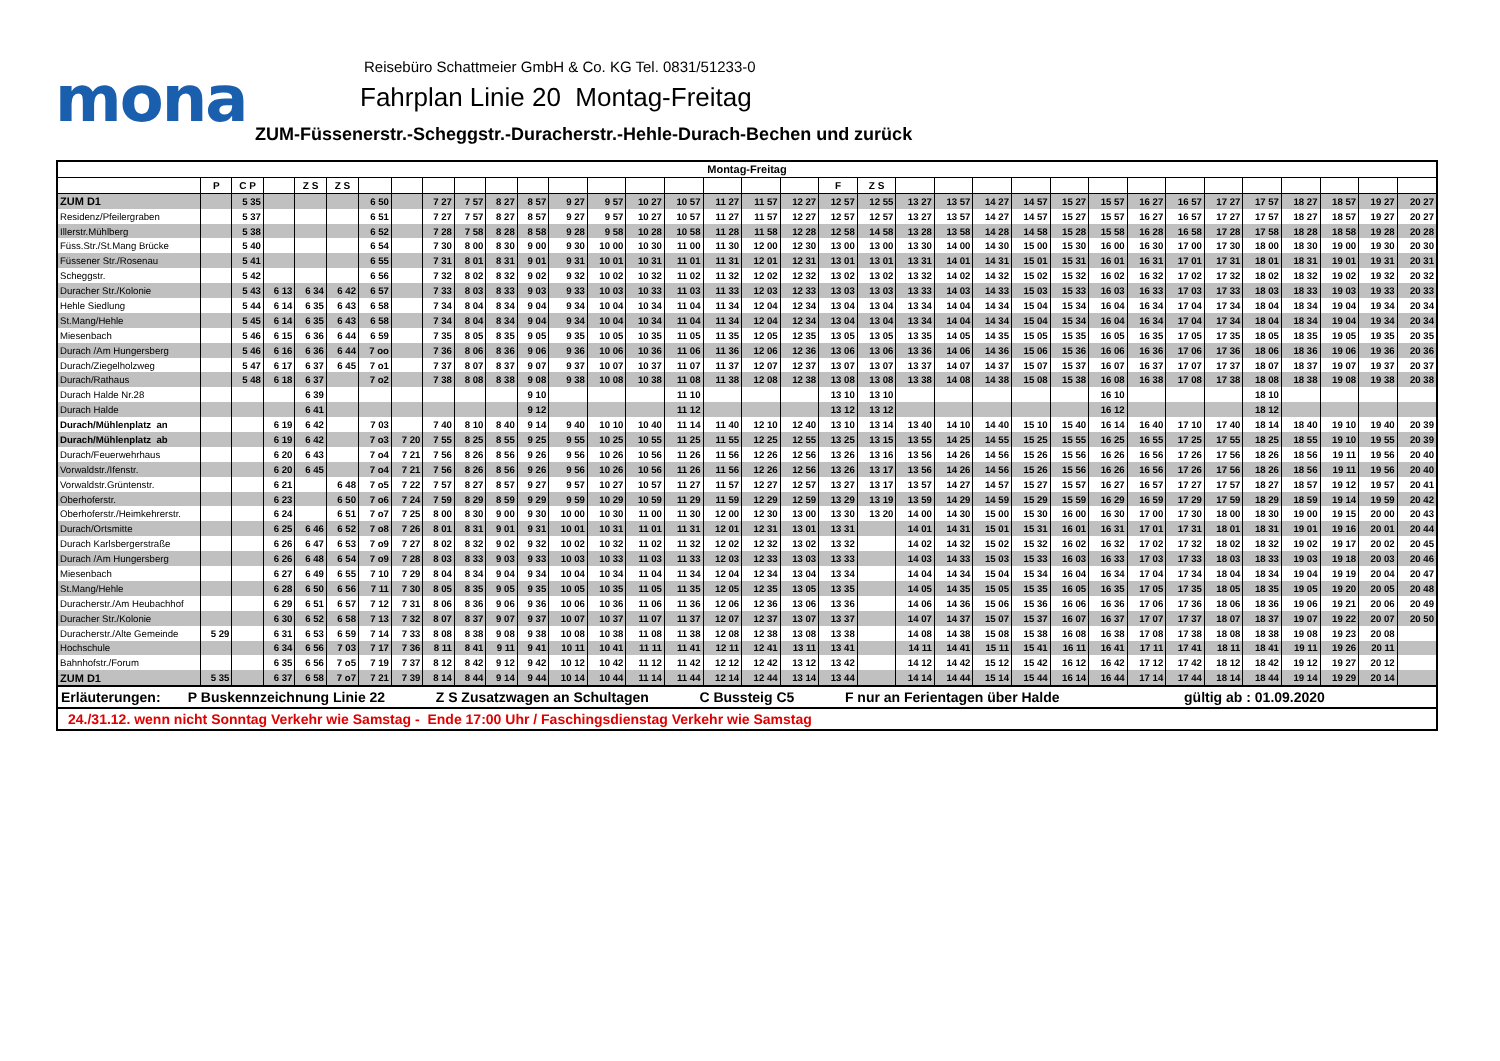mona
Reisebüro Schattmeier GmbH & Co. KG Tel. 0831/51233-0
Fahrplan Linie 20 Montag-Freitag
ZUM-Füssenerstr.-Scheggstr.-Duracherstr.-Hehle-Durach-Bechen und zurück
| Montag-Freitag | | | | | | | | | | | | | | | | | | | | | | | | | | | | | | | | | | |
| --- | --- | --- | --- | --- | --- | --- | --- | --- | --- | --- | --- | --- | --- | --- | --- | --- | --- | --- | --- | --- | --- | --- | --- | --- | --- | --- | --- | --- | --- | --- | --- | --- | --- | --- |
| | P | C P | | Z S | Z S | | | | | | | | | | | | | | F | Z S | | | | | | | | | | | | | | |
| ZUM D1 | | 5 35 | | | | 6 50 | | 7 27 | 7 57 | 8 27 | 8 57 | 9 27 | 9 57 | 10 27 | 10 57 | 11 27 | 11 57 | 12 27 | 12 57 | 12 55 | 13 27 | 13 57 | 14 27 | 14 57 | 15 27 | 15 57 | 16 27 | 16 57 | 17 27 | 17 57 | 18 27 | 18 57 | 19 27 | 20 27 |
| Residenz/Pfeilergraben | | 5 37 | | | | 6 51 | | 7 27 | 7 57 | 8 27 | 8 57 | 9 27 | 9 57 | 10 27 | 10 57 | 11 27 | 11 57 | 12 27 | 12 57 | 12 57 | 13 27 | 13 57 | 14 27 | 14 57 | 15 27 | 15 57 | 16 27 | 16 57 | 17 27 | 17 57 | 18 27 | 18 57 | 19 27 | 20 27 |
| Illerstr.Mühlberg | | 5 38 | | | | 6 52 | | 7 28 | 7 58 | 8 28 | 8 58 | 9 28 | 9 58 | 10 28 | 10 58 | 11 28 | 11 58 | 12 28 | 12 58 | 14 58 | 13 28 | 13 58 | 14 28 | 14 58 | 15 28 | 15 58 | 16 28 | 16 58 | 17 28 | 17 58 | 18 28 | 18 58 | 19 28 | 20 28 |
| Füss.Str./St.Mang Brücke | | 5 40 | | | | 6 54 | | 7 30 | 8 00 | 8 30 | 9 00 | 9 30 | 10 00 | 10 30 | 11 00 | 11 30 | 12 00 | 12 30 | 13 00 | 13 00 | 13 30 | 14 00 | 14 30 | 15 00 | 15 30 | 16 00 | 16 30 | 17 00 | 17 30 | 18 00 | 18 30 | 19 00 | 19 30 | 20 30 |
| Füssener Str./Rosenau | | 5 41 | | | | 6 55 | | 7 31 | 8 01 | 8 31 | 9 01 | 9 31 | 10 01 | 10 31 | 11 01 | 11 31 | 12 01 | 12 31 | 13 01 | 13 01 | 13 31 | 14 01 | 14 31 | 15 01 | 15 31 | 16 01 | 16 31 | 17 01 | 17 31 | 18 01 | 18 31 | 19 01 | 19 31 | 20 31 |
| Scheggstr. | | 5 42 | | | | 6 56 | | 7 32 | 8 02 | 8 32 | 9 02 | 9 32 | 10 02 | 10 32 | 11 02 | 11 32 | 12 02 | 12 32 | 13 02 | 13 02 | 13 32 | 14 02 | 14 32 | 15 02 | 15 32 | 16 02 | 16 32 | 17 02 | 17 32 | 18 02 | 18 32 | 19 02 | 19 32 | 20 32 |
| Duracher Str./Kolonie | | 5 43 | 6 13 | 6 34 | 6 42 | 6 57 | | 7 33 | 8 03 | 8 33 | 9 03 | 9 33 | 10 03 | 10 33 | 11 03 | 11 33 | 12 03 | 12 33 | 13 03 | 13 03 | 13 33 | 14 03 | 14 33 | 15 03 | 15 33 | 16 03 | 16 33 | 17 03 | 17 33 | 18 03 | 18 33 | 19 03 | 19 33 | 20 33 |
| Hehle Siedlung | | 5 44 | 6 14 | 6 35 | 6 43 | 6 58 | | 7 34 | 8 04 | 8 34 | 9 04 | 9 34 | 10 04 | 10 34 | 11 04 | 11 34 | 12 04 | 12 34 | 13 04 | 13 04 | 13 34 | 14 04 | 14 34 | 15 04 | 15 34 | 16 04 | 16 34 | 17 04 | 17 34 | 18 04 | 18 34 | 19 04 | 19 34 | 20 34 |
| St.Mang/Hehle | | 5 45 | 6 14 | 6 35 | 6 43 | 6 58 | | 7 34 | 8 04 | 8 34 | 9 04 | 9 34 | 10 04 | 10 34 | 11 04 | 11 34 | 12 04 | 12 34 | 13 04 | 13 04 | 13 34 | 14 04 | 14 34 | 15 04 | 15 34 | 16 04 | 16 34 | 17 04 | 17 34 | 18 04 | 18 34 | 19 04 | 19 34 | 20 34 |
| Miesenbach | | 5 46 | 6 15 | 6 36 | 6 44 | 6 59 | | 7 35 | 8 05 | 8 35 | 9 05 | 9 35 | 10 05 | 10 35 | 11 05 | 11 35 | 12 05 | 12 35 | 13 05 | 13 05 | 13 35 | 14 05 | 14 35 | 15 05 | 15 35 | 16 05 | 16 35 | 17 05 | 17 35 | 18 05 | 18 35 | 19 05 | 19 35 | 20 35 |
| Durach /Am Hungersberg | | 5 46 | 6 16 | 6 36 | 6 44 | 7 oo | | 7 36 | 8 06 | 8 36 | 9 06 | 9 36 | 10 06 | 10 36 | 11 06 | 11 36 | 12 06 | 12 36 | 13 06 | 13 06 | 13 36 | 14 06 | 14 36 | 15 06 | 15 36 | 16 06 | 16 36 | 17 06 | 17 36 | 18 06 | 18 36 | 19 06 | 19 36 | 20 36 |
| Durach/Ziegelholzweg | | 5 47 | 6 17 | 6 37 | 6 45 | 7 o1 | | 7 37 | 8 07 | 8 37 | 9 07 | 9 37 | 10 07 | 10 37 | 11 07 | 11 37 | 12 07 | 12 37 | 13 07 | 13 07 | 13 37 | 14 07 | 14 37 | 15 07 | 15 37 | 16 07 | 16 37 | 17 07 | 17 37 | 18 07 | 18 37 | 19 07 | 19 37 | 20 37 |
| Durach/Rathaus | | 5 48 | 6 18 | 6 37 | | 7 o2 | | 7 38 | 8 08 | 8 38 | 9 08 | 9 38 | 10 08 | 10 38 | 11 08 | 11 38 | 12 08 | 12 38 | 13 08 | 13 08 | 13 38 | 14 08 | 14 38 | 15 08 | 15 38 | 16 08 | 16 38 | 17 08 | 17 38 | 18 08 | 18 38 | 19 08 | 19 38 | 20 38 |
| Durach Halde Nr.28 | | | | 6 39 | | | | | | | 9 10 | | | | 11 10 | | | | 13 10 | 13 10 | | | | | | 16 10 | | | | 18 10 | | | | |
| Durach Halde | | | | 6 41 | | | | | | | 9 12 | | | | 11 12 | | | | 13 12 | 13 12 | | | | | | 16 12 | | | | 18 12 | | | | |
| Durach/Mühlenplatz an | | | 6 19 | 6 42 | | 7 03 | | 7 40 | 8 10 | 8 40 | 9 14 | 9 40 | 10 10 | 10 40 | 11 14 | 11 40 | 12 10 | 12 40 | 13 10 | 13 14 | 13 40 | 14 10 | 14 40 | 15 10 | 15 40 | 16 14 | 16 40 | 17 10 | 17 40 | 18 14 | 18 40 | 19 10 | 19 40 | 20 39 |
| Durach/Mühlenplatz ab | | | 6 19 | 6 42 | | 7 o3 | 7 20 | 7 55 | 8 25 | 8 55 | 9 25 | 9 55 | 10 25 | 10 55 | 11 25 | 11 55 | 12 25 | 12 55 | 13 25 | 13 15 | 13 55 | 14 25 | 14 55 | 15 25 | 15 55 | 16 25 | 16 55 | 17 25 | 17 55 | 18 25 | 18 55 | 19 10 | 19 55 | 20 39 |
| Durach/Feuerwehrhaus | | | 6 20 | 6 43 | | 7 o4 | 7 21 | 7 56 | 8 26 | 8 56 | 9 26 | 9 56 | 10 26 | 10 56 | 11 26 | 11 56 | 12 26 | 12 56 | 13 26 | 13 16 | 13 56 | 14 26 | 14 56 | 15 26 | 15 56 | 16 26 | 16 56 | 17 26 | 17 56 | 18 26 | 18 56 | 19 11 | 19 56 | 20 40 |
| Vorwaldstr./Ifenstr. | | | 6 20 | 6 45 | | 7 o4 | 7 21 | 7 56 | 8 26 | 8 56 | 9 26 | 9 56 | 10 26 | 10 56 | 11 26 | 11 56 | 12 26 | 12 56 | 13 26 | 13 17 | 13 56 | 14 26 | 14 56 | 15 26 | 15 56 | 16 26 | 16 56 | 17 26 | 17 56 | 18 26 | 18 56 | 19 11 | 19 56 | 20 40 |
| Vorwaldstr.Grüntenstr. | | | 6 21 | | 6 48 | 7 o5 | 7 22 | 7 57 | 8 27 | 8 57 | 9 27 | 9 57 | 10 27 | 10 57 | 11 27 | 11 57 | 12 27 | 12 57 | 13 27 | 13 17 | 13 57 | 14 27 | 14 57 | 15 27 | 15 57 | 16 27 | 16 57 | 17 27 | 17 57 | 18 27 | 18 57 | 19 12 | 19 57 | 20 41 |
| Oberhoferstr. | | | 6 23 | | 6 50 | 7 o6 | 7 24 | 7 59 | 8 29 | 8 59 | 9 29 | 9 59 | 10 29 | 10 59 | 11 29 | 11 59 | 12 29 | 12 59 | 13 29 | 13 19 | 13 59 | 14 29 | 14 59 | 15 29 | 15 59 | 16 29 | 16 59 | 17 29 | 17 59 | 18 29 | 18 59 | 19 14 | 19 59 | 20 42 |
| Oberhoferstr./Heimkehrerstr. | | | 6 24 | | 6 51 | 7 o7 | 7 25 | 8 00 | 8 30 | 9 00 | 9 30 | 10 00 | 10 30 | 11 00 | 11 30 | 12 00 | 12 30 | 13 00 | 13 30 | 13 20 | 14 00 | 14 30 | 15 00 | 15 30 | 16 00 | 16 30 | 17 00 | 17 30 | 18 00 | 18 30 | 19 00 | 19 15 | 20 00 | 20 43 |
| Durach/Ortsmitte | | | 6 25 | 6 46 | 6 52 | 7 o8 | 7 26 | 8 01 | 8 31 | 9 01 | 9 31 | 10 01 | 10 31 | 11 01 | 11 31 | 12 01 | 12 31 | 13 01 | 13 31 | | 14 01 | 14 31 | 15 01 | 15 31 | 16 01 | 16 31 | 17 01 | 17 31 | 18 01 | 18 31 | 19 01 | 19 16 | 20 01 | 20 44 |
| Durach Karlsbergerstraße | | | 6 26 | 6 47 | 6 53 | 7 o9 | 7 27 | 8 02 | 8 32 | 9 02 | 9 32 | 10 02 | 10 32 | 11 02 | 11 32 | 12 02 | 12 32 | 13 02 | 13 32 | | 14 02 | 14 32 | 15 02 | 15 32 | 16 02 | 16 32 | 17 02 | 17 32 | 18 02 | 18 32 | 19 02 | 19 17 | 20 02 | 20 45 |
| Durach /Am Hungersberg | | | 6 26 | 6 48 | 6 54 | 7 o9 | 7 28 | 8 03 | 8 33 | 9 03 | 9 33 | 10 03 | 10 33 | 11 03 | 11 33 | 12 03 | 12 33 | 13 03 | 13 33 | | 14 03 | 14 33 | 15 03 | 15 33 | 16 03 | 16 33 | 17 03 | 17 33 | 18 03 | 18 33 | 19 03 | 19 18 | 20 03 | 20 46 |
| Miesenbach | | | 6 27 | 6 49 | 6 55 | 7 10 | 7 29 | 8 04 | 8 34 | 9 04 | 9 34 | 10 04 | 10 34 | 11 04 | 11 34 | 12 04 | 12 34 | 13 04 | 13 34 | | 14 04 | 14 34 | 15 04 | 15 34 | 16 04 | 16 34 | 17 04 | 17 34 | 18 04 | 18 34 | 19 04 | 19 19 | 20 04 | 20 47 |
| St.Mang/Hehle | | | 6 28 | 6 50 | 6 56 | 7 11 | 7 30 | 8 05 | 8 35 | 9 05 | 9 35 | 10 05 | 10 35 | 11 05 | 11 35 | 12 05 | 12 35 | 13 05 | 13 35 | | 14 05 | 14 35 | 15 05 | 15 35 | 16 05 | 16 35 | 17 05 | 17 35 | 18 05 | 18 35 | 19 05 | 19 20 | 20 05 | 20 48 |
| Duracherstr./Am Heubachhof | | | 6 29 | 6 51 | 6 57 | 7 12 | 7 31 | 8 06 | 8 36 | 9 06 | 9 36 | 10 06 | 10 36 | 11 06 | 11 36 | 12 06 | 12 36 | 13 06 | 13 36 | | 14 06 | 14 36 | 15 06 | 15 36 | 16 06 | 16 36 | 17 06 | 17 36 | 18 06 | 18 36 | 19 06 | 19 21 | 20 06 | 20 49 |
| Duracher Str./Kolonie | | | 6 30 | 6 52 | 6 58 | 7 13 | 7 32 | 8 07 | 8 37 | 9 07 | 9 37 | 10 07 | 10 37 | 11 07 | 11 37 | 12 07 | 12 37 | 13 07 | 13 37 | | 14 07 | 14 37 | 15 07 | 15 37 | 16 07 | 16 37 | 17 07 | 17 37 | 18 07 | 18 37 | 19 07 | 19 22 | 20 07 | 20 50 |
| Duracherstr./Alte Gemeinde | 5 29 | | 6 31 | 6 53 | 6 59 | 7 14 | 7 33 | 8 08 | 8 38 | 9 08 | 9 38 | 10 08 | 10 38 | 11 08 | 11 38 | 12 08 | 12 38 | 13 08 | 13 38 | | 14 08 | 14 38 | 15 08 | 15 38 | 16 08 | 16 38 | 17 08 | 17 38 | 18 08 | 18 38 | 19 08 | 19 23 | 20 08 | |
| Hochschule | | | 6 34 | 6 56 | 7 03 | 7 17 | 7 36 | 8 11 | 8 41 | 9 11 | 9 41 | 10 11 | 10 41 | 11 11 | 11 41 | 12 11 | 12 41 | 13 11 | 13 41 | | 14 11 | 14 41 | 15 11 | 15 41 | 16 11 | 16 41 | 17 11 | 17 41 | 18 11 | 18 41 | 19 11 | 19 26 | 20 11 | |
| Bahnhofstr./Forum | | | 6 35 | 6 56 | 7 o5 | 7 19 | 7 37 | 8 12 | 8 42 | 9 12 | 9 42 | 10 12 | 10 42 | 11 12 | 11 42 | 12 12 | 12 42 | 13 12 | 13 42 | | 14 12 | 14 42 | 15 12 | 15 42 | 16 12 | 16 42 | 17 12 | 17 42 | 18 12 | 18 42 | 19 12 | 19 27 | 20 12 | |
| ZUM D1 | 5 35 | | 6 37 | 6 58 | 7 o7 | 7 21 | 7 39 | 8 14 | 8 44 | 9 14 | 9 44 | 10 14 | 10 44 | 11 14 | 11 44 | 12 14 | 12 44 | 13 14 | 13 44 | | 14 14 | 14 44 | 15 14 | 15 44 | 16 14 | 16 44 | 17 14 | 17 44 | 18 14 | 18 44 | 19 14 | 19 29 | 20 14 | |
| Erläuterungen: P Buskennzeichnung Linie 22 Z S Zusatzwagen an Schultagen C Bussteig C5 F nur an Ferientagen über Halde gültig ab : 01.09.2020 | | | | | | | | | | | | | | | | | | | | | | | | | | | | | | | | | | |
| 24./31.12. wenn nicht Sonntag Verkehr wie Samstag - Ende 17:00 Uhr / Faschingsdienstag Verkehr wie Samstag | | | | | | | | | | | | | | | | | | | | | | | | | | | | | | | | | | |